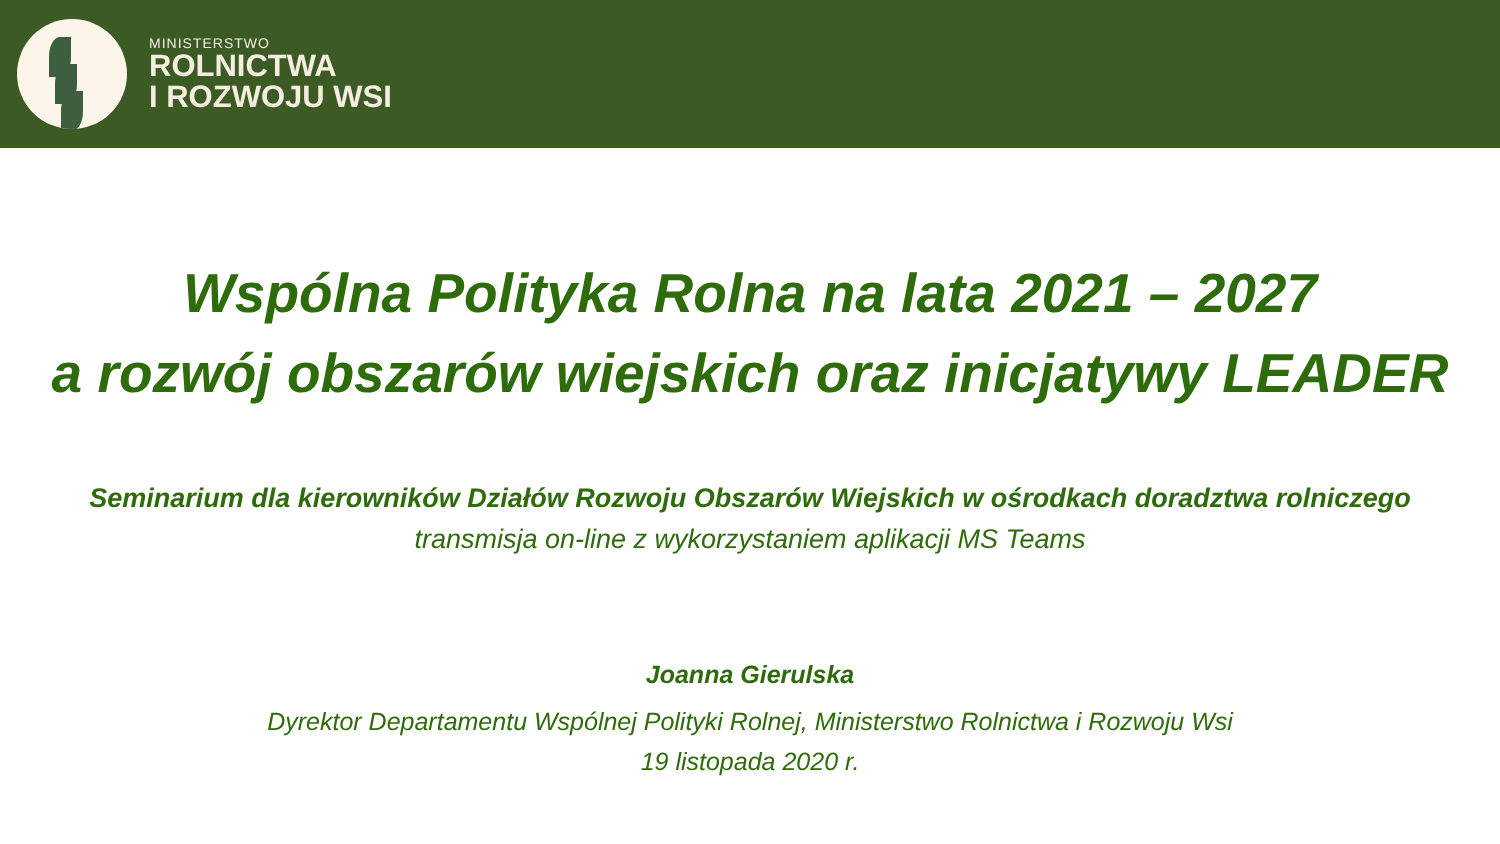MINISTERSTWO
ROLNICTWA
I ROZWOJU WSI
Wspólna Polityka Rolna na lata 2021 – 2027
a rozwój obszarów wiejskich oraz inicjatywy LEADER
Seminarium dla kierowników Działów Rozwoju Obszarów Wiejskich w ośrodkach doradztwa rolniczego
transmisja on-line z wykorzystaniem aplikacji MS Teams
Joanna Gierulska
Dyrektor Departamentu Wspólnej Polityki Rolnej, Ministerstwo Rolnictwa i Rozwoju Wsi
19 listopada 2020 r.